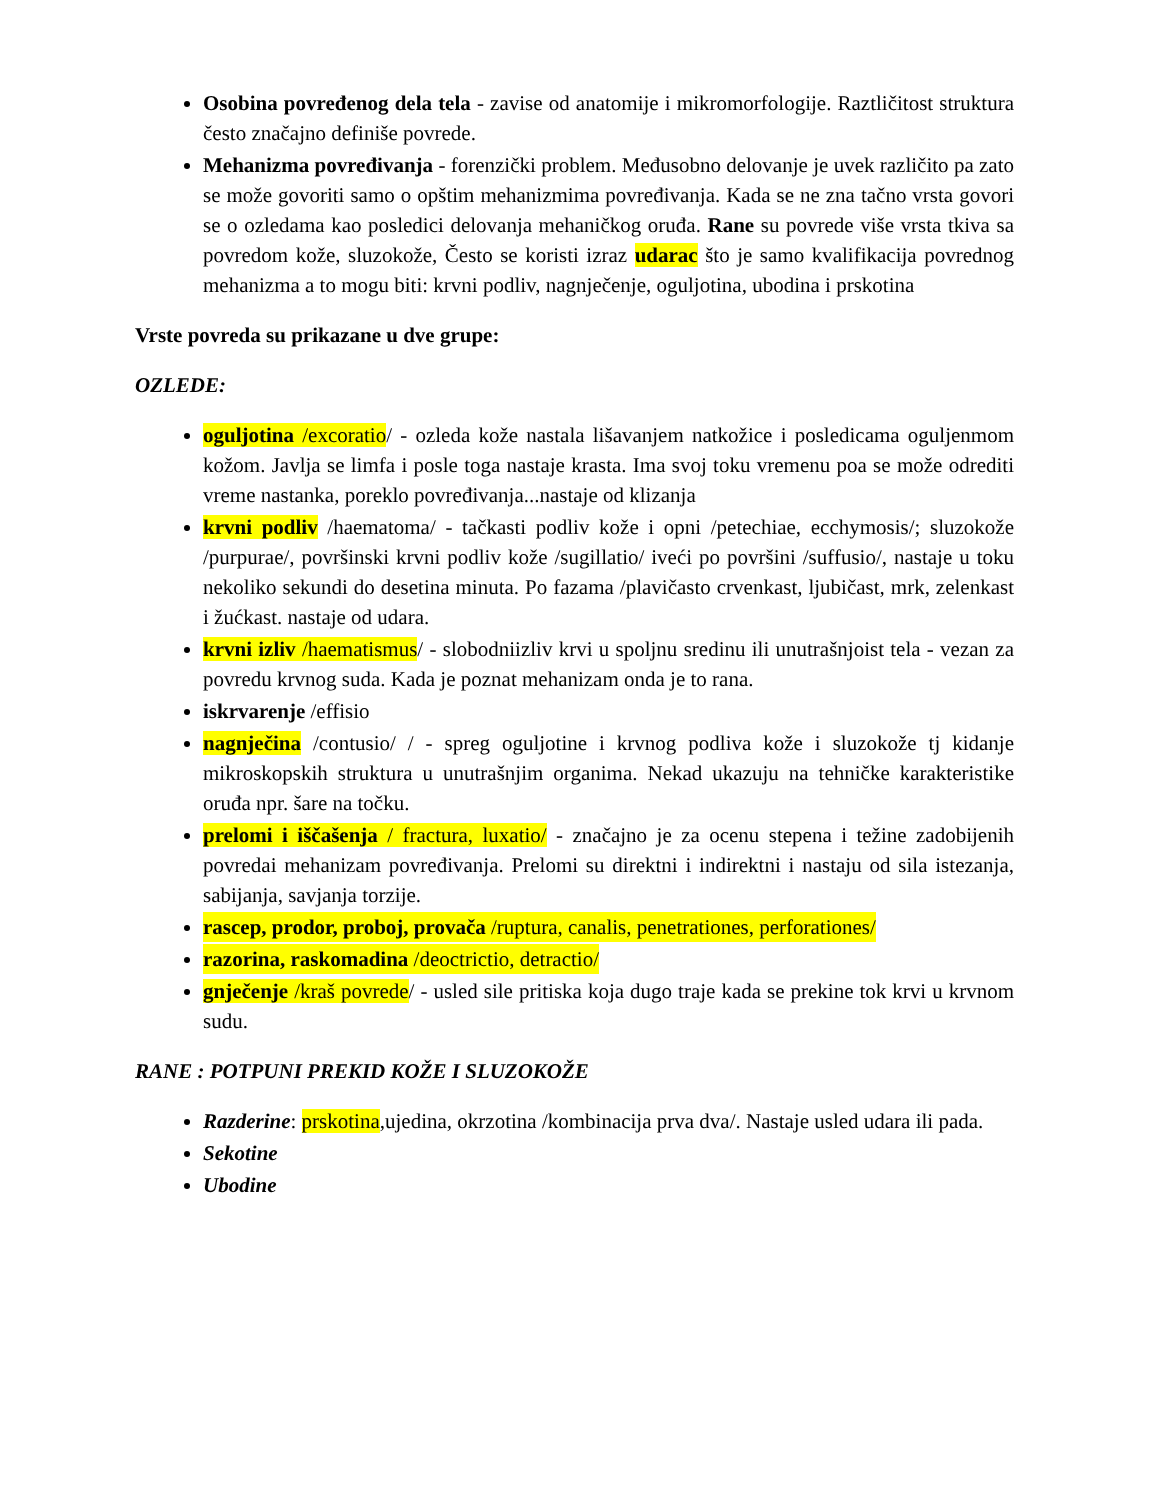Osobina povređenog dela tela - zavise od anatomije i mikromorfologije. Raztličitost struktura često značajno definiše povrede.
Mehanizma povređivanja - forenzički problem. Međusobno delovanje je uvek različito pa zato se može govoriti samo o opštim mehanizmima povređivanja. Kada se ne zna tačno vrsta govori se o ozledama kao posledici delovanja mehaničkog oruđa. Rane su povrede više vrsta tkiva sa povredom kože, sluzokože, Često se koristi izraz udarac što je samo kvalifikacija povrednog mehanizma a to mogu biti: krvni podliv, nagnječenje, oguljotina, ubodina i prskotina
Vrste povreda su prikazane u dve grupe:
OZLEDE:
oguljotina /excoratio/ - ozleda kože nastala lišavanjem natkožice i posledicama oguljenmom kožom. Javlja se limfa i posle toga nastaje krasta. Ima svoj toku vremenu poa se može odrediti vreme nastanka, poreklo povređivanja...nastaje od klizanja
krvni podliv /haematoma/ - tačkasti podliv kože i opni /petechiae, ecchymosis/; sluzokože /purpurae/, površinski krvni podliv kože /sugillatio/ iveći po površini /suffusio/, nastaje u toku nekoliko sekundi do desetina minuta. Po fazama /plavičasto crvenkast, ljubičast, mrk, zelenkast i žućkast. nastaje od udara.
krvni izliv /haematismus/ - slobodniizliv krvi u spoljnu sredinu ili unutrašnjoist tela - vezan za povredu krvnog suda. Kada je poznat mehanizam onda je to rana.
iskrvarenje /effisio
nagnječina /contusio/ / - spreg oguljotine i krvnog podliva kože i sluzokože tj kidanje mikroskopskih struktura u unutrašnjim organima. Nekad ukazuju na tehničke karakteristike oruđa npr. šare na točku.
prelomi i iščašenja / fractura, luxatio/ - značajno je za ocenu stepena i težine zadobijenih povredai mehanizam povređivanja. Prelomi su direktni i indirektni i nastaju od sila istezanja, sabijanja, savjanja torzije.
rascep, prodor, proboj, provača /ruptura, canalis, penetrationes, perforationes/
razorina, raskomadina /deoctrictio, detractio/
gnječenje /kraš povrede/ - usled sile pritiska koja dugo traje kada se prekine tok krvi u krvnom sudu.
RANE : POTPUNI PREKID KOŽE I SLUZOKOŽE
Razderine: prskotina,ujedina, okrzotina /kombinacija prva dva/. Nastaje usled udara ili pada.
Sekotine
Ubodine